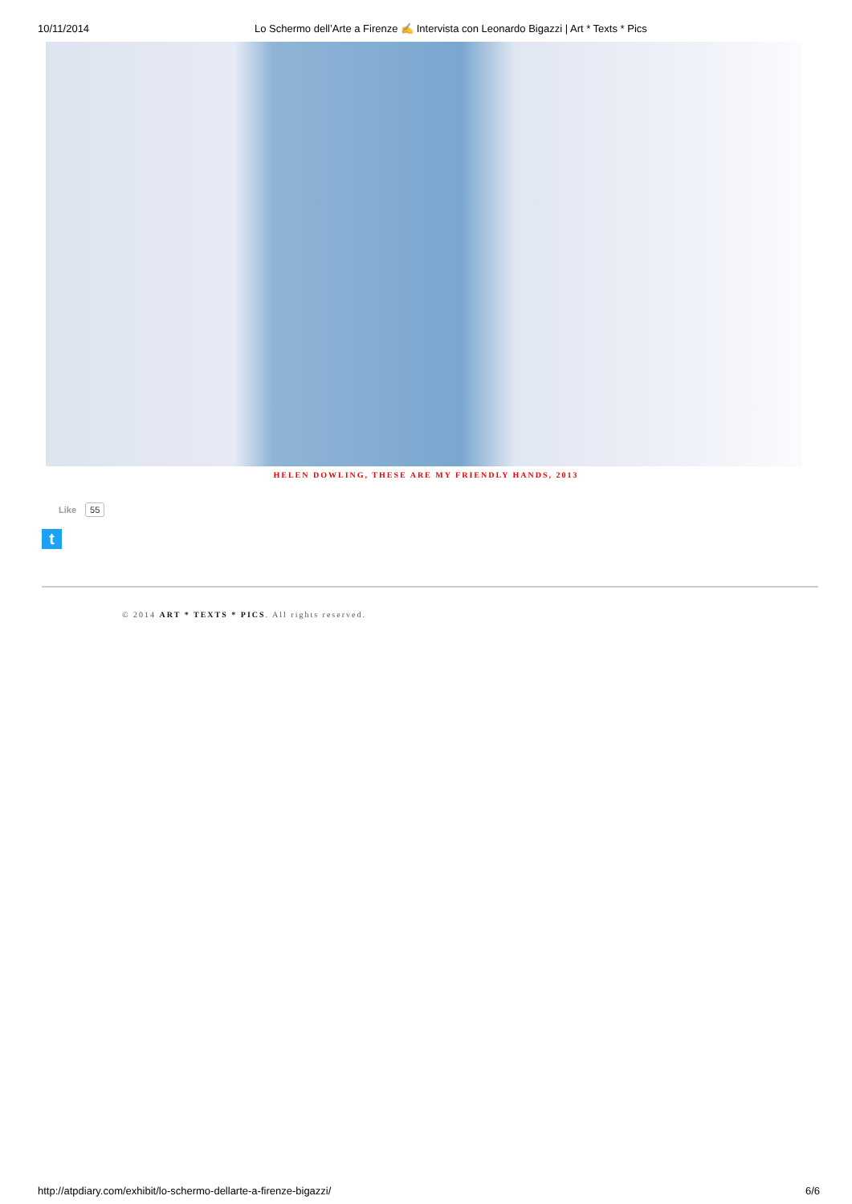10/11/2014 Lo Schermo dell’Arte a Firenze ✍ Intervista con Leonardo Bigazzi | Art * Texts * Pics
HELEN DOWLING, THESE ARE MY FRIENDLY HANDS, 2013
Like 55
t
© 2014 ART * TEXTS * PICS. All rights reserved.
http://atpdiary.com/exhibit/lo-schermo-dellarte-a-firenze-bigazzi/
6/6